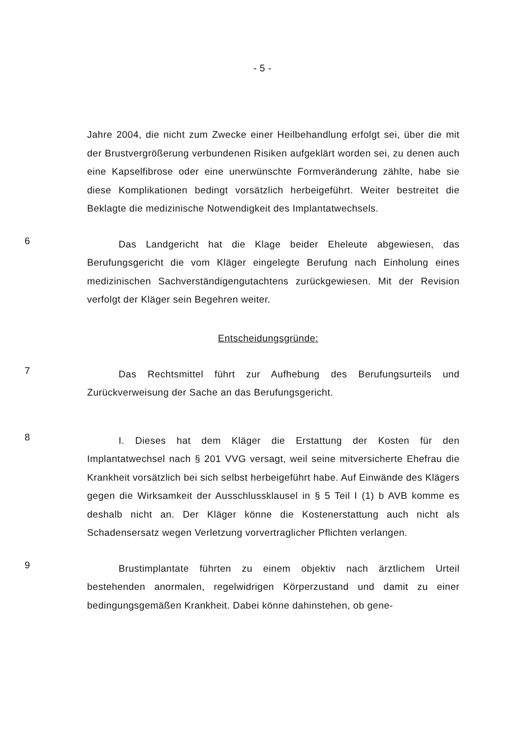- 5 -
Jahre 2004, die nicht zum Zwecke einer Heilbehandlung erfolgt sei, über die mit der Brustvergrößerung verbundenen Risiken aufgeklärt worden sei, zu denen auch eine Kapselfibrose oder eine unerwünschte Formveränderung zählte, habe sie diese Komplikationen bedingt vorsätzlich herbeigeführt. Weiter bestreitet die Beklagte die medizinische Notwendigkeit des Implantatwechsels.
6
Das Landgericht hat die Klage beider Eheleute abgewiesen, das Berufungsgericht die vom Kläger eingelegte Berufung nach Einholung eines medizinischen Sachverständigengutachtens zurückgewiesen. Mit der Revision verfolgt der Kläger sein Begehren weiter.
Entscheidungsgründe:
7
Das Rechtsmittel führt zur Aufhebung des Berufungsurteils und Zurückverweisung der Sache an das Berufungsgericht.
8
I. Dieses hat dem Kläger die Erstattung der Kosten für den Implantatwechsel nach § 201 VVG versagt, weil seine mitversicherte Ehefrau die Krankheit vorsätzlich bei sich selbst herbeigeführt habe. Auf Einwände des Klägers gegen die Wirksamkeit der Ausschlussklausel in § 5 Teil I (1) b AVB komme es deshalb nicht an. Der Kläger könne die Kostenerstattung auch nicht als Schadensersatz wegen Verletzung vorvertraglicher Pflichten verlangen.
9
Brustimplantate führten zu einem objektiv nach ärztlichem Urteil bestehenden anormalen, regelwidrigen Körperzustand und damit zu einer bedingungsgemäßen Krankheit. Dabei könne dahinstehen, ob gene-